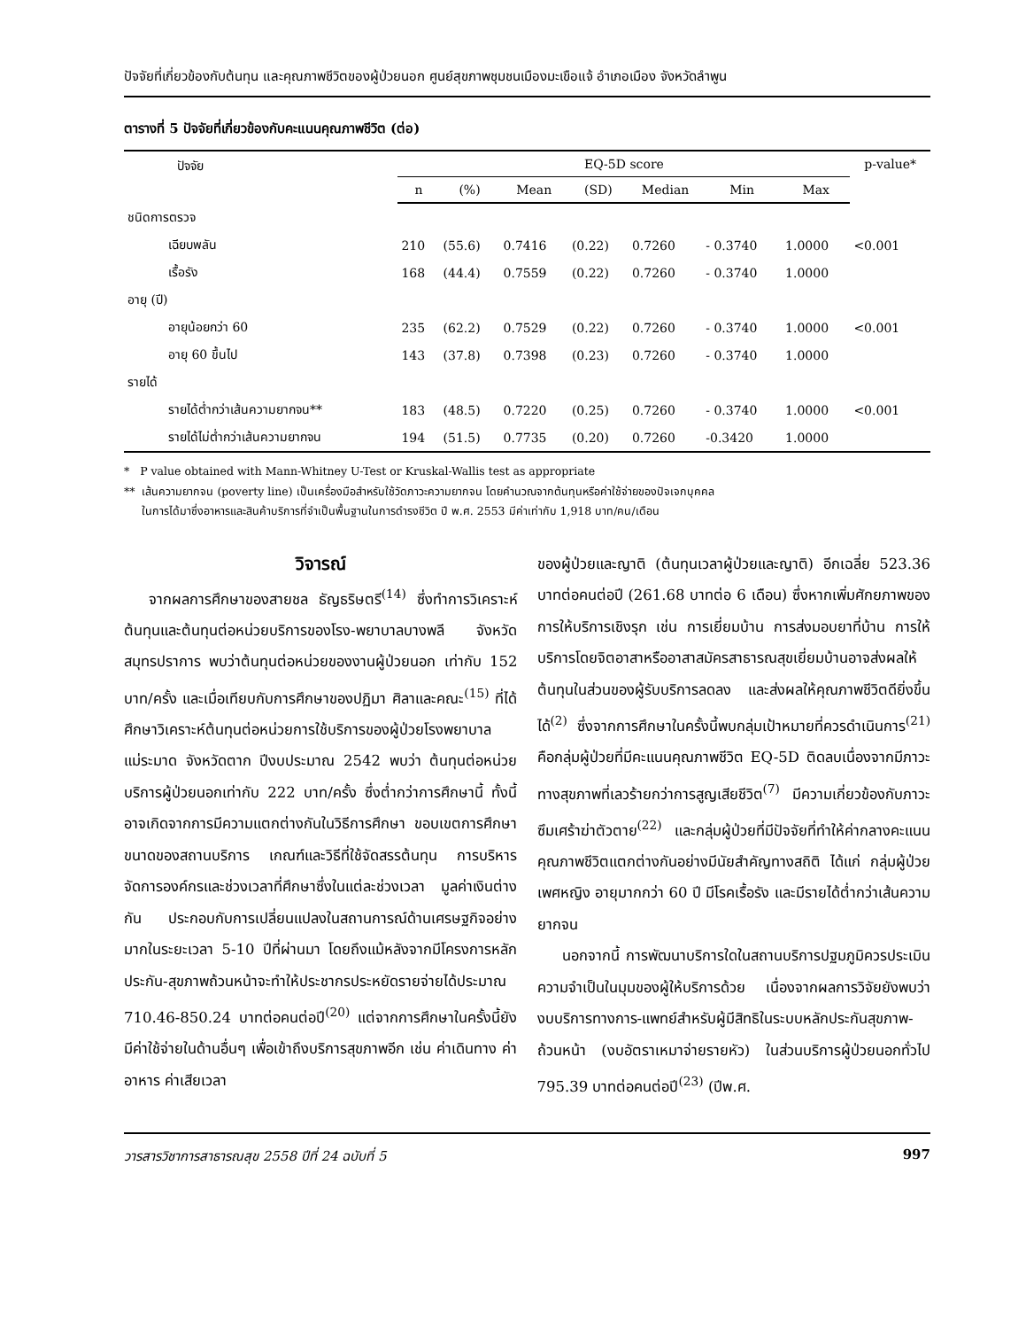ปัจจัยที่เกี่ยวข้องกับต้นทุน และคุณภาพชีวิตของผู้ป่วยนอก ศูนย์สุขภาพชุมชนเมืองมะเขือแจ้ อำเภอเมือง จังหวัดลำพูน
ตารางที่ 5 ปัจจัยที่เกี่ยวข้องกับคะแนนคุณภาพชีวิต (ต่อ)
| ปัจจัย | EQ-5D score | | | | | | | p-value* |
| --- | --- | --- | --- | --- | --- | --- | --- | --- |
| | n | (%) | Mean | (SD) | Median | Min | Max | |
| ชนิดการตรวจ | | | | | | | | |
| เฉียบพลัน | 210 | (55.6) | 0.7416 | (0.22) | 0.7260 | - 0.3740 | 1.0000 | <0.001 |
| เรื้อรัง | 168 | (44.4) | 0.7559 | (0.22) | 0.7260 | - 0.3740 | 1.0000 | |
| อายุ (ปี) | | | | | | | | |
| อายุน้อยกว่า 60 | 235 | (62.2) | 0.7529 | (0.22) | 0.7260 | - 0.3740 | 1.0000 | <0.001 |
| อายุ 60 ขึ้นไป | 143 | (37.8) | 0.7398 | (0.23) | 0.7260 | - 0.3740 | 1.0000 | |
| รายได้ | | | | | | | | |
| รายได้ต่ำกว่าเส้นความยากจน** | 183 | (48.5) | 0.7220 | (0.25) | 0.7260 | - 0.3740 | 1.0000 | <0.001 |
| รายได้ไม่ต่ำกว่าเส้นความยากจน | 194 | (51.5) | 0.7735 | (0.20) | 0.7260 | -0.3420 | 1.0000 | |
* P value obtained with Mann-Whitney U-Test or Kruskal-Wallis test as appropriate
** เส้นความยากจน (poverty line) เป็นเครื่องมือสำหรับใช้วัดภาวะความยากจน โดยคำนวณจากต้นทุนหรือค่าใช้จ่ายของปัจเจกบุคคล
ในการได้มาซึ่งอาหารและสินค้าบริการที่จำเป็นพื้นฐานในการดำรงชีวิต ปี พ.ศ. 2553 มีค่าเท่ากับ 1,918 บาท/คน/เดือน
วิจารณ์
จากผลการศึกษาของสายชล ธัญธริษตรี<sup>(14)</sup> ซึ่งทำการวิเคราะห์ต้นทุนและต้นทุนต่อหน่วยบริการของโรง-พยาบาลบางพลี จังหวัดสมุทรปราการ พบว่าต้นทุนต่อหน่วยของงานผู้ป่วยนอก เท่ากับ 152 บาท/ครั้ง และเมื่อเทียบกับการศึกษาของปฏิมา ศิลาและคณะ<sup>(15)</sup> ที่ได้ศึกษาวิเคราะห์ต้นทุนต่อหน่วยการใช้บริการของผู้ป่วยโรงพยาบาลแม่ระมาด จังหวัดตาก ปีงบประมาณ 2542 พบว่า ต้นทุนต่อหน่วยบริการผู้ป่วยนอกเท่ากับ 222 บาท/ครั้ง ซึ่งต่ำกว่าการศึกษานี้ ทั้งนี้อาจเกิดจากการมีความแตกต่างกันในวิธีการศึกษา ขอบเขตการศึกษา ขนาดของสถานบริการ เกณฑ์และวิธีที่ใช้จัดสรรต้นทุน การบริหารจัดการองค์กรและช่วงเวลาที่ศึกษาซึ่งในแต่ละช่วงเวลา มูลค่าเงินต่างกัน ประกอบกับการเปลี่ยนแปลงในสถานการณ์ด้านเศรษฐกิจอย่างมากในระยะเวลา 5-10 ปีที่ผ่านมา โดยถึงแม้หลังจากมีโครงการหลักประกัน-สุขภาพถ้วนหน้าจะทำให้ประชากรประหยัดรายจ่ายได้ประมาณ 710.46-850.24 บาทต่อคนต่อปี<sup>(20)</sup> แต่จากการศึกษาในครั้งนี้ยังมีค่าใช้จ่ายในด้านอื่นๆ เพื่อเข้าถึงบริการสุขภาพอีก เช่น ค่าเดินทาง ค่าอาหาร ค่าเสียเวลา
ของผู้ป่วยและญาติ (ต้นทุนเวลาผู้ป่วยและญาติ) อีกเฉลี่ย 523.36 บาทต่อคนต่อปี (261.68 บาทต่อ 6 เดือน) ซึ่งหากเพิ่มศักยภาพของการให้บริการเชิงรุก เช่น การเยี่ยมบ้าน การส่งมอบยาที่บ้าน การให้บริการโดยจิตอาสาหรืออาสาสมัครสาธารณสุขเยี่ยมบ้านอาจส่งผลให้ต้นทุนในส่วนของผู้รับบริการลดลง และส่งผลให้คุณภาพชีวิตดียิ่งขึ้นได้<sup>(2)</sup> ซึ่งจากการศึกษาในครั้งนี้พบกลุ่มเป้าหมายที่ควรดำเนินการ<sup>(21)</sup> คือกลุ่มผู้ป่วยที่มีคะแนนคุณภาพชีวิต EQ-5D ติดลบเนื่องจากมีภาวะทางสุขภาพที่เลวร้ายกว่าการสูญเสียชีวิต<sup>(7)</sup> มีความเกี่ยวข้องกับภาวะซึมเศร้าฆ่าตัวตาย<sup>(22)</sup> และกลุ่มผู้ป่วยที่มีปัจจัยที่ทำให้ค่ากลางคะแนนคุณภาพชีวิตแตกต่างกันอย่างมีนัยสำคัญทางสถิติ ได้แก่ กลุ่มผู้ป่วยเพศหญิง อายุมากกว่า 60 ปี มีโรคเรื้อรัง และมีรายได้ต่ำกว่าเส้นความยากจน
นอกจากนี้ การพัฒนาบริการใดในสถานบริการปฐมภูมิควรประเมินความจำเป็นในมุมของผู้ให้บริการด้วย เนื่องจากผลการวิจัยยังพบว่างบบริการทางการ-แพทย์สำหรับผู้มีสิทธิในระบบหลักประกันสุขภาพ-ถ้วนหน้า (งบอัตราเหมาจ่ายรายหัว) ในส่วนบริการผู้ป่วยนอกทั่วไป 795.39 บาทต่อคนต่อปี<sup>(23)</sup> (ปีพ.ศ.
วารสารวิชาการสาธารณสุข 2558 ปีที่ 24 ฉบับที่ 5 997